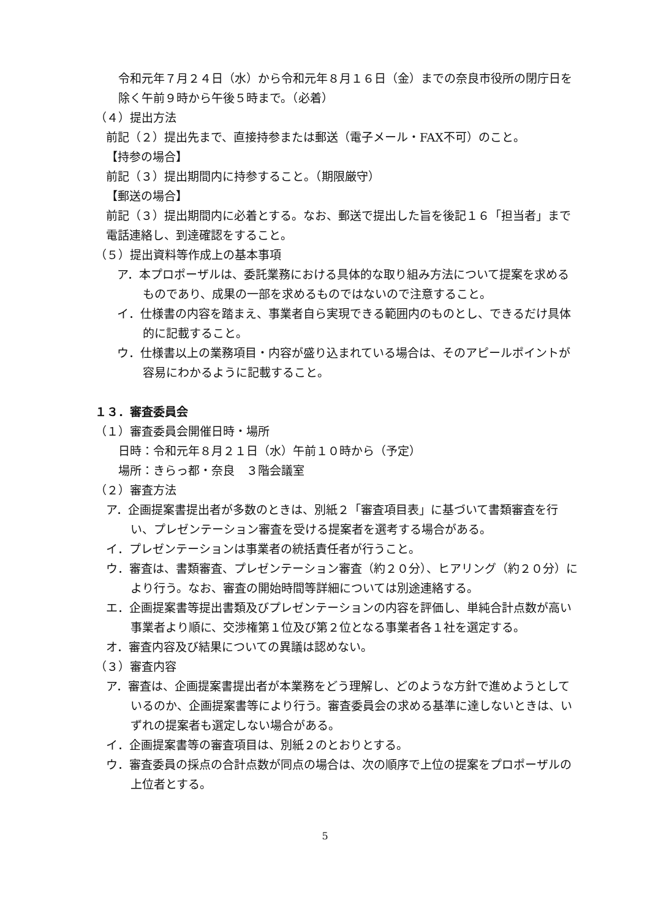令和元年７月２４日（水）から令和元年８月１６日（金）までの奈良市役所の閉庁日を除く午前９時から午後５時まで。（必着）
（４）提出方法
前記（２）提出先まで、直接持参または郵送（電子メール・FAX不可）のこと。
【持参の場合】
前記（３）提出期間内に持参すること。（期限厳守）
【郵送の場合】
前記（３）提出期間内に必着とする。なお、郵送で提出した旨を後記１６「担当者」まで電話連絡し、到達確認をすること。
（５）提出資料等作成上の基本事項
ア．本プロポーザルは、委託業務における具体的な取り組み方法について提案を求めるものであり、成果の一部を求めるものではないので注意すること。
イ．仕様書の内容を踏まえ、事業者自ら実現できる範囲内のものとし、できるだけ具体的に記載すること。
ウ．仕様書以上の業務項目・内容が盛り込まれている場合は、そのアピールポイントが容易にわかるように記載すること。
１３．審査委員会
（１）審査委員会開催日時・場所
日時：令和元年８月２１日（水）午前１０時から（予定）
場所：きらっ都・奈良　３階会議室
（２）審査方法
ア．企画提案書提出者が多数のときは、別紙２「審査項目表」に基づいて書類審査を行い、プレゼンテーション審査を受ける提案者を選考する場合がある。
イ．プレゼンテーションは事業者の統括責任者が行うこと。
ウ．審査は、書類審査、プレゼンテーション審査（約２０分）、ヒアリング（約２０分）により行う。なお、審査の開始時間等詳細については別途連絡する。
エ．企画提案書等提出書類及びプレゼンテーションの内容を評価し、単純合計点数が高い事業者より順に、交渉権第１位及び第２位となる事業者各１社を選定する。
オ．審査内容及び結果についての異議は認めない。
（３）審査内容
ア．審査は、企画提案書提出者が本業務をどう理解し、どのような方針で進めようとしているのか、企画提案書等により行う。審査委員会の求める基準に達しないときは、いずれの提案者も選定しない場合がある。
イ．企画提案書等の審査項目は、別紙２のとおりとする。
ウ．審査委員の採点の合計点数が同点の場合は、次の順序で上位の提案をプロポーザルの上位者とする。
5